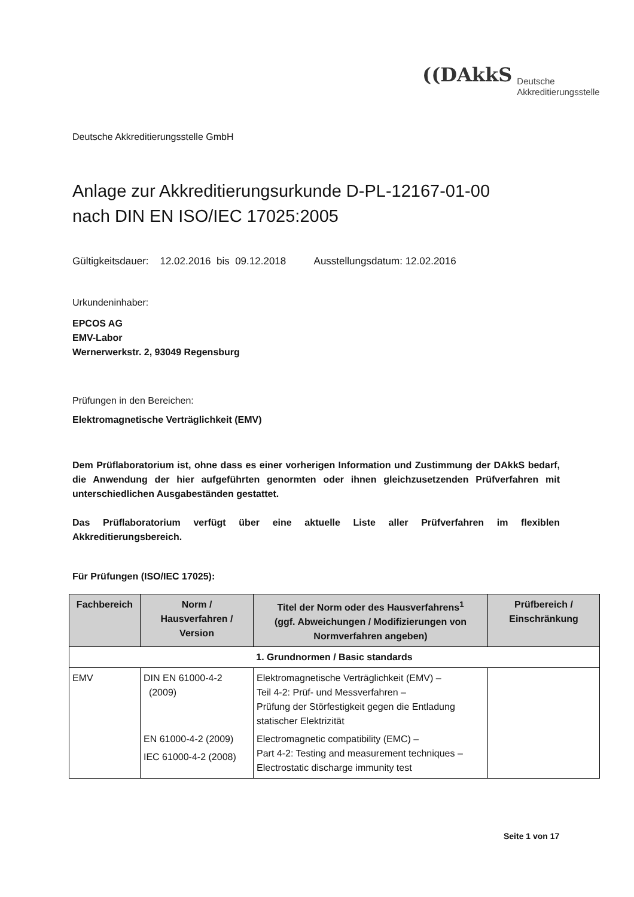((DAkkS Deutsche
Akkreditierungsstelle
Deutsche Akkreditierungsstelle GmbH
Anlage zur Akkreditierungsurkunde D-PL-12167-01-00
nach DIN EN ISO/IEC 17025:2005
Gültigkeitsdauer: 12.02.2016 bis 09.12.2018 Ausstellungsdatum: 12.02.2016
Urkundeninhaber:
EPCOS AG
EMV-Labor
Wernerwerkstr. 2, 93049 Regensburg
Prüfungen in den Bereichen:
Elektromagnetische Verträglichkeit (EMV)
Dem Prüflaboratorium ist, ohne dass es einer vorherigen Information und Zustimmung der DAkkS bedarf, die Anwendung der hier aufgeführten genormten oder ihnen gleichzusetzenden Prüfverfahren mit unterschiedlichen Ausgabeständen gestattet.
Das Prüflaboratorium verfügt über eine aktuelle Liste aller Prüfverfahren im flexiblen Akkreditierungsbereich.
Für Prüfungen (ISO/IEC 17025):
| Fachbereich | Norm / Hausverfahren / Version | Titel der Norm oder des Hausverfahrens<sup>1</sup> (ggf. Abweichungen / Modifizierungen von Normverfahren angeben) | Prüfbereich / Einschränkung |
| --- | --- | --- | --- |
| 1. Grundnormen / Basic standards | | | |
| EMV | DIN EN 61000-4-2 (2009) EN 61000-4-2 (2009) IEC 61000-4-2 (2008) | Elektromagnetische Verträglichkeit (EMV) – Teil 4-2: Prüf- und Messverfahren – Prüfung der Störfestigkeit gegen die Entladung statischer Elektrizität Electromagnetic compatibility (EMC) – Part 4-2: Testing and measurement techniques – Electrostatic discharge immunity test | |
Seite 1 von 17